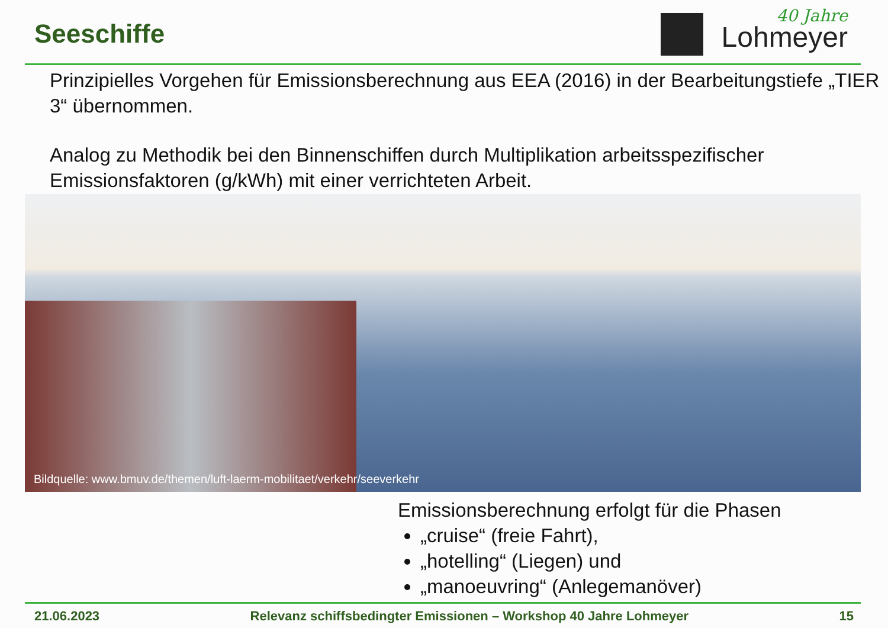Seeschiffe
40 Jahre
Lohmeyer
Prinzipielles Vorgehen für Emissionsberechnung aus EEA (2016) in der Bearbeitungstiefe „TIER 3“ übernommen.
Analog zu Methodik bei den Binnenschiffen durch Multiplikation arbeitsspezifischer Emissionsfaktoren (g/kWh) mit einer verrichteten Arbeit.
Bildquelle: www.bmuv.de/themen/luft-laerm-mobilitaet/verkehr/seeverkehr
Emissionsberechnung erfolgt für die Phasen
„cruise“ (freie Fahrt),
„hotelling“ (Liegen) und
„manoeuvring“ (Anlegemanöver)
21.06.2023 Relevanz schiffsbedingter Emissionen – Workshop 40 Jahre Lohmeyer 15